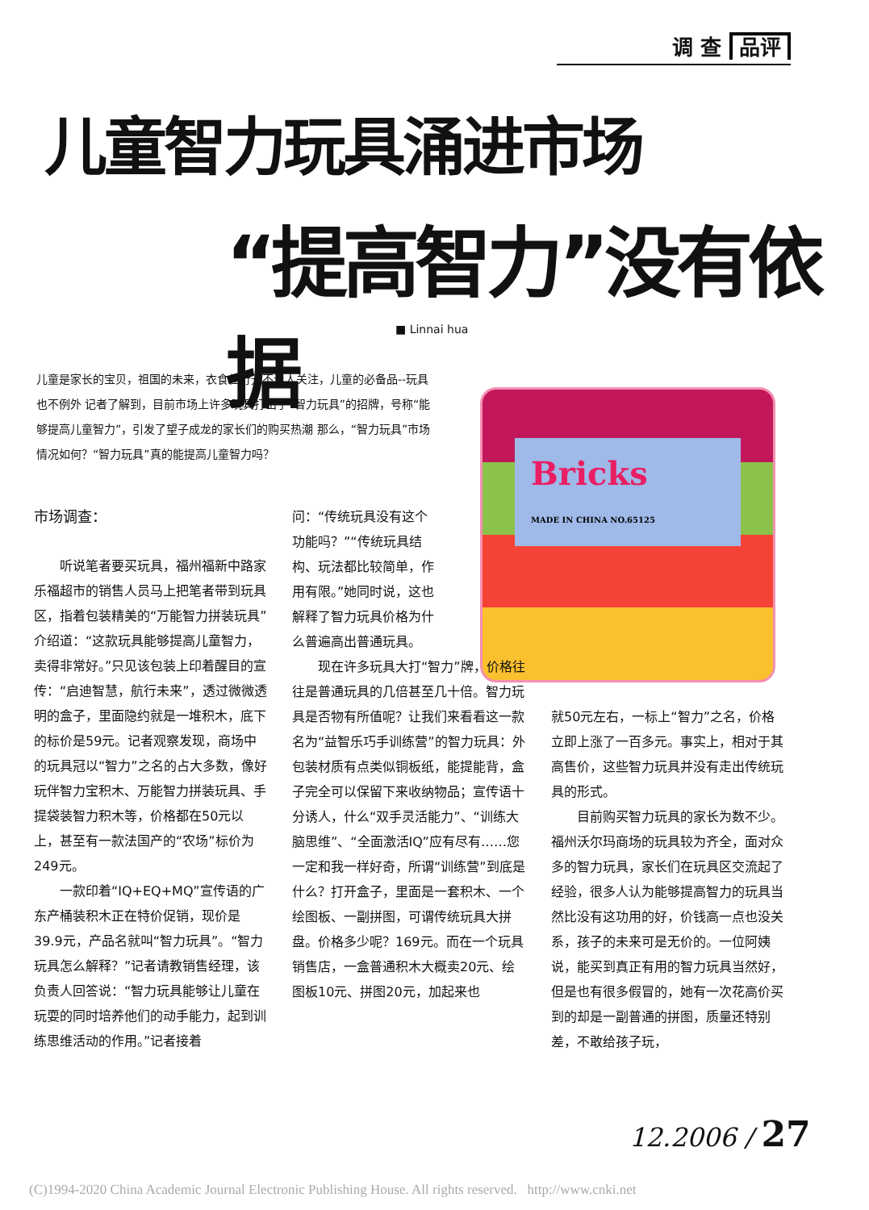调 查 品评
儿童智力玩具涌进市场
“提高智力”没有依据
■ Linnai hua
儿童是家长的宝贝，祖国的未来，衣食住行无不让人关注，儿童的必备品--玩具也不例外 记者了解到，目前市场上许多玩具打出了“智力玩具”的招牌，号称“能够提高儿童智力”，引发了望子成龙的家长们的购买热潮 那么，“智力玩具”市场情况如何？“智力玩具”真的能提高儿童智力吗？
Bricks
MADE IN CHINA NO.65125
市场调查：
听说笔者要买玩具，福州福新中路家乐福超市的销售人员马上把笔者带到玩具区，指着包装精美的“万能智力拼装玩具”介绍道：“这款玩具能够提高儿童智力，卖得非常好。”只见该包装上印着醒目的宣传：“启迪智慧，航行未来”，透过微微透明的盒子，里面隐约就是一堆积木，底下的标价是59元。记者观察发现，商场中的玩具冠以“智力”之名的占大多数，像好玩伴智力宝积木、万能智力拼装玩具、手提袋装智力积木等，价格都在50元以上，甚至有一款法国产的“农场”标价为249元。
一款印着“IQ+EQ+MQ”宣传语的广东产桶装积木正在特价促销，现价是39.9元，产品名就叫“智力玩具”。“智力玩具怎么解释？”记者请教销售经理，该负责人回答说：“智力玩具能够让儿童在玩耍的同时培养他们的动手能力，起到训练思维活动的作用。”记者接着
问：“传统玩具没有这个功能吗？”“传统玩具结构、玩法都比较简单，作用有限。”她同时说，这也解释了智力玩具价格为什么普遍高出普通玩具。
现在许多玩具大打“智力”牌，价格往往是普通玩具的几倍甚至几十倍。智力玩具是否物有所值呢？让我们来看看这一款名为“益智乐巧手训练营”的智力玩具：外包装材质有点类似铜板纸，能提能背，盒子完全可以保留下来收纳物品；宣传语十分诱人，什么“双手灵活能力”、“训练大脑思维”、“全面激活IQ”应有尽有……您一定和我一样好奇，所谓“训练营”到底是什么？打开盒子，里面是一套积木、一个绘图板、一副拼图，可谓传统玩具大拼盘。价格多少呢？169元。而在一个玩具销售店，一盒普通积木大概卖20元、绘图板10元、拼图20元，加起来也
就50元左右，一标上“智力”之名，价格立即上涨了一百多元。事实上，相对于其高售价，这些智力玩具并没有走出传统玩具的形式。
目前购买智力玩具的家长为数不少。福州沃尔玛商场的玩具较为齐全，面对众多的智力玩具，家长们在玩具区交流起了经验，很多人认为能够提高智力的玩具当然比没有这功用的好，价钱高一点也没关系，孩子的未来可是无价的。一位阿姨说，能买到真正有用的智力玩具当然好，但是也有很多假冒的，她有一次花高价买到的却是一副普通的拼图，质量还特别差，不敢给孩子玩，
12.2006 / 27
(C)1994-2020 China Academic Journal Electronic Publishing House. All rights reserved. http://www.cnki.net